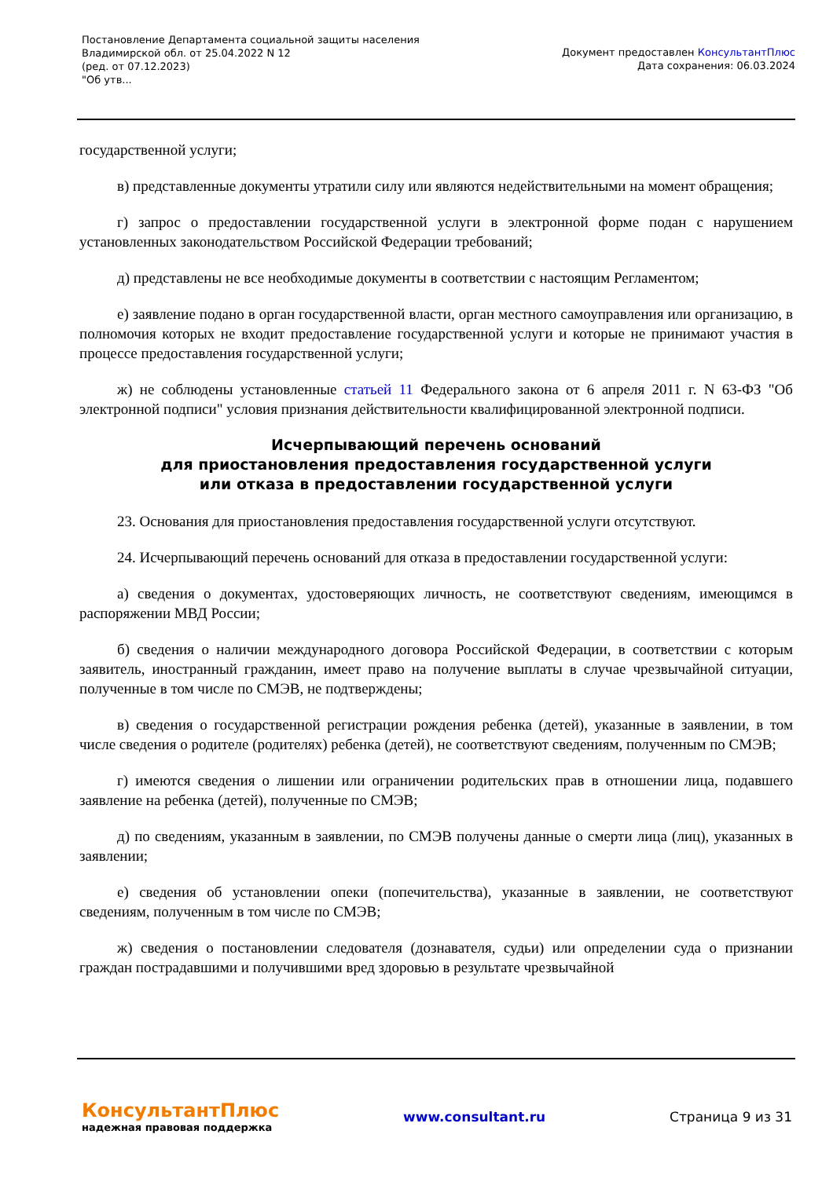Постановление Департамента социальной защиты населения
Владимирской обл. от 25.04.2022 N 12
(ред. от 07.12.2023)
"Об утв...
Документ предоставлен КонсультантПлюс
Дата сохранения: 06.03.2024
государственной услуги;
в) представленные документы утратили силу или являются недействительными на момент обращения;
г) запрос о предоставлении государственной услуги в электронной форме подан с нарушением установленных законодательством Российской Федерации требований;
д) представлены не все необходимые документы в соответствии с настоящим Регламентом;
е) заявление подано в орган государственной власти, орган местного самоуправления или организацию, в полномочия которых не входит предоставление государственной услуги и которые не принимают участия в процессе предоставления государственной услуги;
ж) не соблюдены установленные статьей 11 Федерального закона от 6 апреля 2011 г. N 63-ФЗ "Об электронной подписи" условия признания действительности квалифицированной электронной подписи.
Исчерпывающий перечень оснований
для приостановления предоставления государственной услуги
или отказа в предоставлении государственной услуги
23. Основания для приостановления предоставления государственной услуги отсутствуют.
24. Исчерпывающий перечень оснований для отказа в предоставлении государственной услуги:
а) сведения о документах, удостоверяющих личность, не соответствуют сведениям, имеющимся в распоряжении МВД России;
б) сведения о наличии международного договора Российской Федерации, в соответствии с которым заявитель, иностранный гражданин, имеет право на получение выплаты в случае чрезвычайной ситуации, полученные в том числе по СМЭВ, не подтверждены;
в) сведения о государственной регистрации рождения ребенка (детей), указанные в заявлении, в том числе сведения о родителе (родителях) ребенка (детей), не соответствуют сведениям, полученным по СМЭВ;
г) имеются сведения о лишении или ограничении родительских прав в отношении лица, подавшего заявление на ребенка (детей), полученные по СМЭВ;
д) по сведениям, указанным в заявлении, по СМЭВ получены данные о смерти лица (лиц), указанных в заявлении;
е) сведения об установлении опеки (попечительства), указанные в заявлении, не соответствуют сведениям, полученным в том числе по СМЭВ;
ж) сведения о постановлении следователя (дознавателя, судьи) или определении суда о признании граждан пострадавшими и получившими вред здоровью в результате чрезвычайной
КонсультантПлюс
надежная правовая поддержка
www.consultant.ru Страница 9 из 31